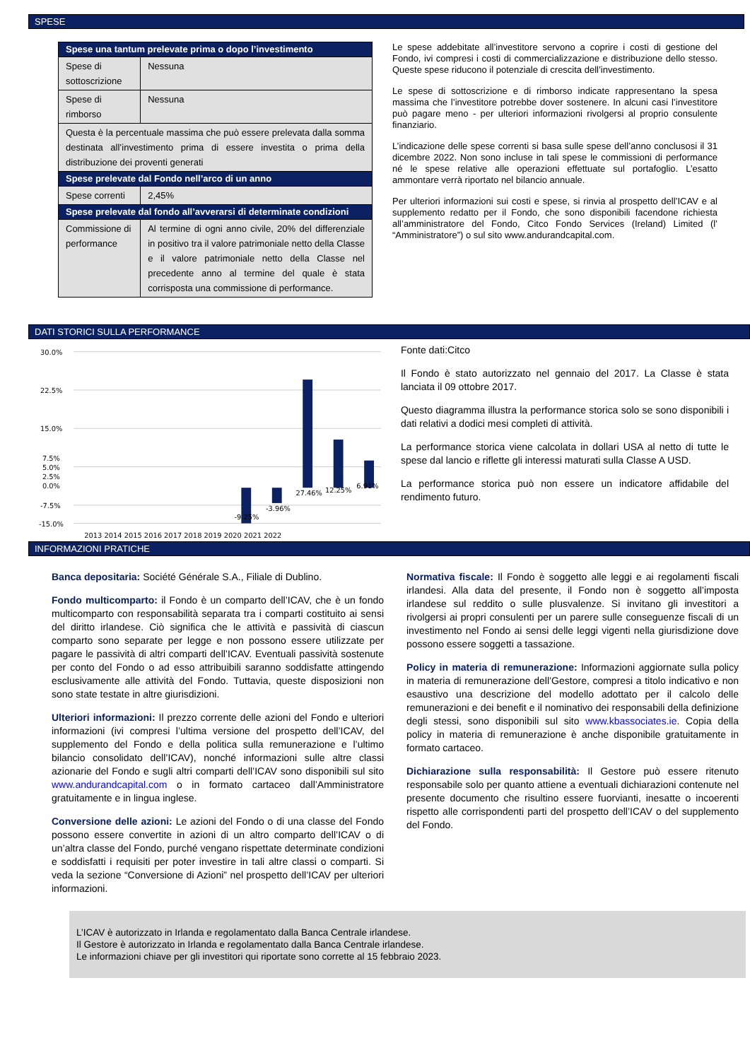SPESE
| Spese una tantum prelevate prima o dopo l’investimento | |
| --- | --- |
| Spese di sottoscrizione | Nessuna |
| Spese di rimborso | Nessuna |
| Questa è la percentuale massima che può essere prelevata dalla somma destinata all’investimento prima di essere investita o prima della distribuzione dei proventi generati | |
| Spese prelevate dal Fondo nell’arco di un anno | |
| Spese correnti | 2,45% |
| Spese prelevate dal fondo all’avverarsi di determinate condizioni | |
| Commissione di performance | Al termine di ogni anno civile, 20% del differenziale in positivo tra il valore patrimoniale netto della Classe e il valore patrimoniale netto della Classe nel precedente anno al termine del quale è stata corrisposta una commissione di performance. |
Le spese addebitate all’investitore servono a coprire i costi di gestione del Fondo, ivi compresi i costi di commercializzazione e distribuzione dello stesso. Queste spese riducono il potenziale di crescita dell’investimento.
Le spese di sottoscrizione e di rimborso indicate rappresentano la spesa massima che l’investitore potrebbe dover sostenere. In alcuni casi l’investitore può pagare meno - per ulteriori informazioni rivolgersi al proprio consulente finanziario.
L’indicazione delle spese correnti si basa sulle spese dell’anno conclusosi il 31 dicembre 2022. Non sono incluse in tali spese le commissioni di performance né le spese relative alle operazioni effettuate sul portafoglio. L’esatto ammontare verrà riportato nel bilancio annuale.
Per ulteriori informazioni sui costi e spese, si rinvia al prospetto dell’ICAV e al supplemento redatto per il Fondo, che sono disponibili facendone richiesta all’amministratore del Fondo, Citco Fondo Services (Ireland) Limited (l’ “Amministratore”) o sul sito www.andurandcapital.com.
DATI STORICI SULLA PERFORMANCE
30.0%
22.5%
15.0%
5.0%
7.5%
2.5%
0.0%
-7.5%
-15.0%
-9.25%
-3.96%
27.46%
12.25%
6.91%
2013 2014 2015 2016 2017 2018 2019 2020 2021 2022
Fonte dati:Citco
Il Fondo è stato autorizzato nel gennaio del 2017. La Classe è stata lanciata il 09 ottobre 2017.
Questo diagramma illustra la performance storica solo se sono disponibili i dati relativi a dodici mesi completi di attività.
La performance storica viene calcolata in dollari USA al netto di tutte le spese dal lancio e riflette gli interessi maturati sulla Classe A USD.
La performance storica può non essere un indicatore affidabile del rendimento futuro.
INFORMAZIONI PRATICHE
Banca depositaria: Société Générale S.A., Filiale di Dublino.
Fondo multicomparto: il Fondo è un comparto dell’ICAV, che è un fondo multicomparto con responsabilità separata tra i comparti costituito ai sensi del diritto irlandese. Ciò significa che le attività e passività di ciascun comparto sono separate per legge e non possono essere utilizzate per pagare le passività di altri comparti dell’ICAV. Eventuali passività sostenute per conto del Fondo o ad esso attribuibili saranno soddisfatte attingendo esclusivamente alle attività del Fondo. Tuttavia, queste disposizioni non sono state testate in altre giurisdizioni.
Ulteriori informazioni: Il prezzo corrente delle azioni del Fondo e ulteriori informazioni (ivi compresi l’ultima versione del prospetto dell’ICAV, del supplemento del Fondo e della politica sulla remunerazione e l’ultimo bilancio consolidato dell’ICAV), nonché informazioni sulle altre classi azionarie del Fondo e sugli altri comparti dell’ICAV sono disponibili sul sito www.andurandcapital.com o in formato cartaceo dall’Amministratore gratuitamente e in lingua inglese.
Conversione delle azioni: Le azioni del Fondo o di una classe del Fondo possono essere convertite in azioni di un altro comparto dell’ICAV o di un’altra classe del Fondo, purché vengano rispettate determinate condizioni e soddisfatti i requisiti per poter investire in tali altre classi o comparti. Si veda la sezione “Conversione di Azioni” nel prospetto dell’ICAV per ulteriori informazioni.
Normativa fiscale: Il Fondo è soggetto alle leggi e ai regolamenti fiscali irlandesi. Alla data del presente, il Fondo non è soggetto all’imposta irlandese sul reddito o sulle plusvalenze. Si invitano gli investitori a rivolgersi ai propri consulenti per un parere sulle conseguenze fiscali di un investimento nel Fondo ai sensi delle leggi vigenti nella giurisdizione dove possono essere soggetti a tassazione.
Policy in materia di remunerazione: Informazioni aggiornate sulla policy in materia di remunerazione dell’Gestore, compresi a titolo indicativo e non esaustivo una descrizione del modello adottato per il calcolo delle remunerazioni e dei benefit e il nominativo dei responsabili della definizione degli stessi, sono disponibili sul sito www.kbassociates.ie. Copia della policy in materia di remunerazione è anche disponibile gratuitamente in formato cartaceo.
Dichiarazione sulla responsabilità: Il Gestore può essere ritenuto responsabile solo per quanto attiene a eventuali dichiarazioni contenute nel presente documento che risultino essere fuorvianti, inesatte o incoerenti rispetto alle corrispondenti parti del prospetto dell’ICAV o del supplemento del Fondo.
L’ICAV è autorizzato in Irlanda e regolamentato dalla Banca Centrale irlandese.
Il Gestore è autorizzato in Irlanda e regolamentato dalla Banca Centrale irlandese.
Le informazioni chiave per gli investitori qui riportate sono corrette al 15 febbraio 2023.